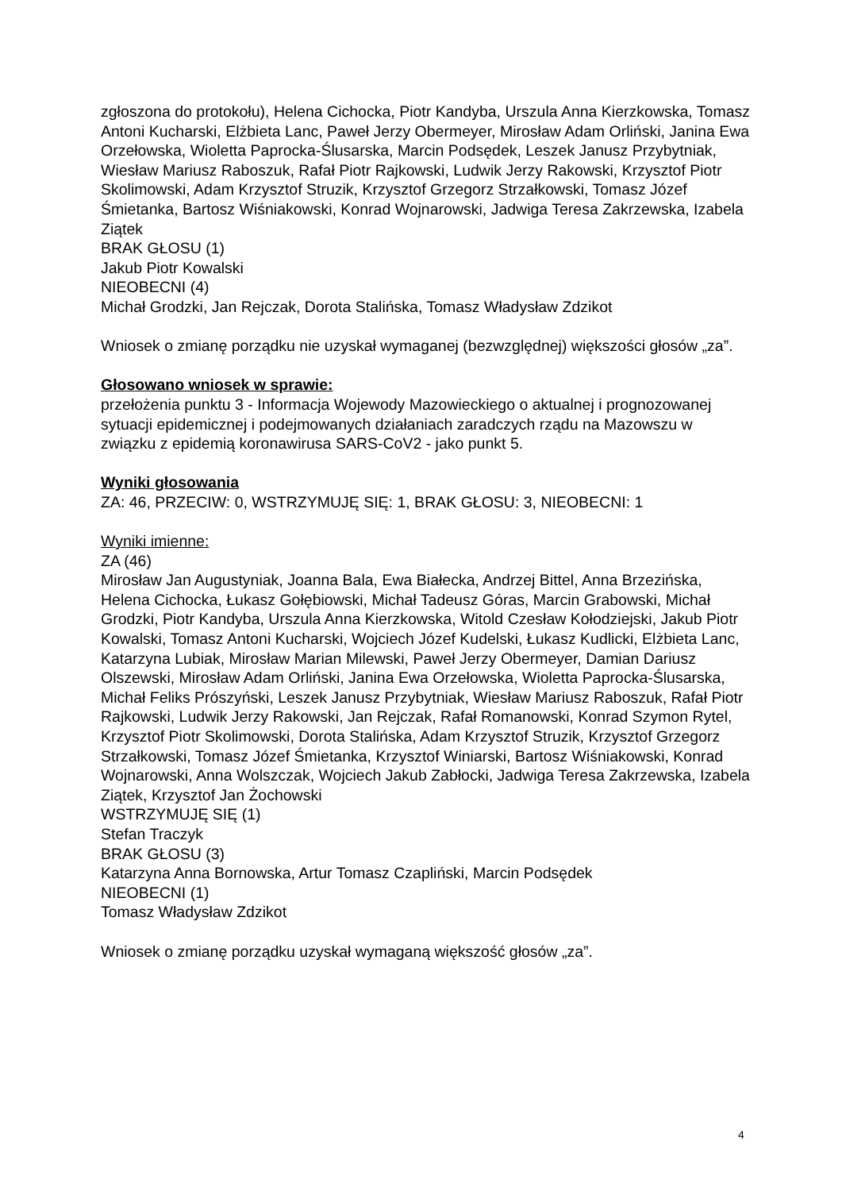zgłoszona do protokołu), Helena Cichocka, Piotr Kandyba, Urszula Anna Kierzkowska, Tomasz Antoni Kucharski, Elżbieta Lanc, Paweł Jerzy Obermeyer, Mirosław Adam Orliński, Janina Ewa Orzełowska, Wioletta Paprocka-Ślusarska, Marcin Podsędek, Leszek Janusz Przybytniak, Wiesław Mariusz Raboszuk, Rafał Piotr Rajkowski, Ludwik Jerzy Rakowski, Krzysztof Piotr Skolimowski, Adam Krzysztof Struzik, Krzysztof Grzegorz Strzałkowski, Tomasz Józef Śmietanka, Bartosz Wiśniakowski, Konrad Wojnarowski, Jadwiga Teresa Zakrzewska, Izabela Ziątek
BRAK GŁOSU (1)
Jakub Piotr Kowalski
NIEOBECNI (4)
Michał Grodzki, Jan Rejczak, Dorota Stalińska, Tomasz Władysław Zdzikot
Wniosek o zmianę porządku nie uzyskał wymaganej (bezwzględnej) większości głosów „za”.
Głosowano wniosek w sprawie:
przełożenia punktu 3 - Informacja Wojewody Mazowieckiego o aktualnej i prognozowanej sytuacji epidemicznej i podejmowanych działaniach zaradczych rządu na Mazowszu w związku z epidemią koronawirusa SARS-CoV2 - jako punkt 5.
Wyniki głosowania
ZA: 46, PRZECIW: 0, WSTRZYMUJĘ SIĘ: 1, BRAK GŁOSU: 3, NIEOBECNI: 1
Wyniki imienne:
ZA (46)
Mirosław Jan Augustyniak, Joanna Bala, Ewa Białecka, Andrzej Bittel, Anna Brzezińska, Helena Cichocka, Łukasz Gołębiowski, Michał Tadeusz Góras, Marcin Grabowski, Michał Grodzki, Piotr Kandyba, Urszula Anna Kierzkowska, Witold Czesław Kołodziejski, Jakub Piotr Kowalski, Tomasz Antoni Kucharski, Wojciech Józef Kudelski, Łukasz Kudlicki, Elżbieta Lanc, Katarzyna Lubiak, Mirosław Marian Milewski, Paweł Jerzy Obermeyer, Damian Dariusz Olszewski, Mirosław Adam Orliński, Janina Ewa Orzełowska, Wioletta Paprocka-Ślusarska, Michał Feliks Prószyński, Leszek Janusz Przybytniak, Wiesław Mariusz Raboszuk, Rafał Piotr Rajkowski, Ludwik Jerzy Rakowski, Jan Rejczak, Rafał Romanowski, Konrad Szymon Rytel, Krzysztof Piotr Skolimowski, Dorota Stalińska, Adam Krzysztof Struzik, Krzysztof Grzegorz Strzałkowski, Tomasz Józef Śmietanka, Krzysztof Winiarski, Bartosz Wiśniakowski, Konrad Wojnarowski, Anna Wolszczak, Wojciech Jakub Zabłocki, Jadwiga Teresa Zakrzewska, Izabela Ziątek, Krzysztof Jan Żochowski
WSTRZYMUJĘ SIĘ (1)
Stefan Traczyk
BRAK GŁOSU (3)
Katarzyna Anna Bornowska, Artur Tomasz Czapliński, Marcin Podsędek
NIEOBECNI (1)
Tomasz Władysław Zdzikot
Wniosek o zmianę porządku uzyskał wymaganą większość głosów „za”.
4